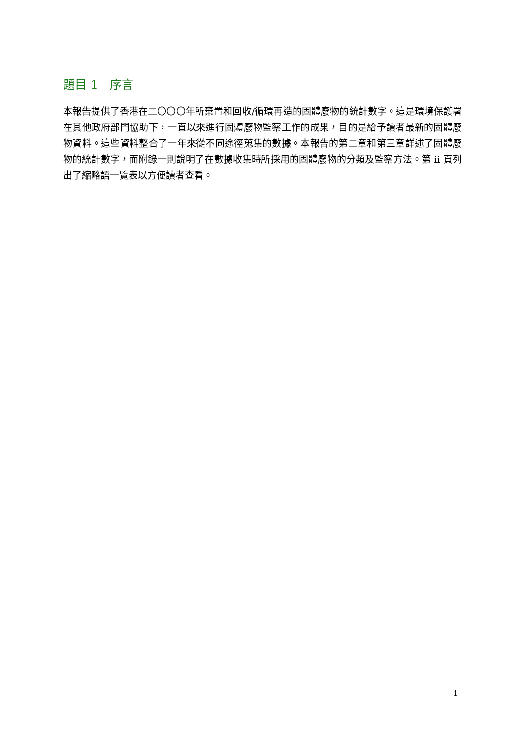題目 1　序言
本報告提供了香港在二〇〇〇年所棄置和回收/循環再造的固體廢物的統計數字。這是環境保護署在其他政府部門協助下，一直以來進行固體廢物監察工作的成果，目的是給予讀者最新的固體廢物資料。這些資料整合了一年來從不同途徑蒐集的數據。本報告的第二章和第三章詳述了固體廢物的統計數字，而附錄一則說明了在數據收集時所採用的固體廢物的分類及監察方法。第 ii 頁列出了縮略語一覽表以方便讀者查看。
1